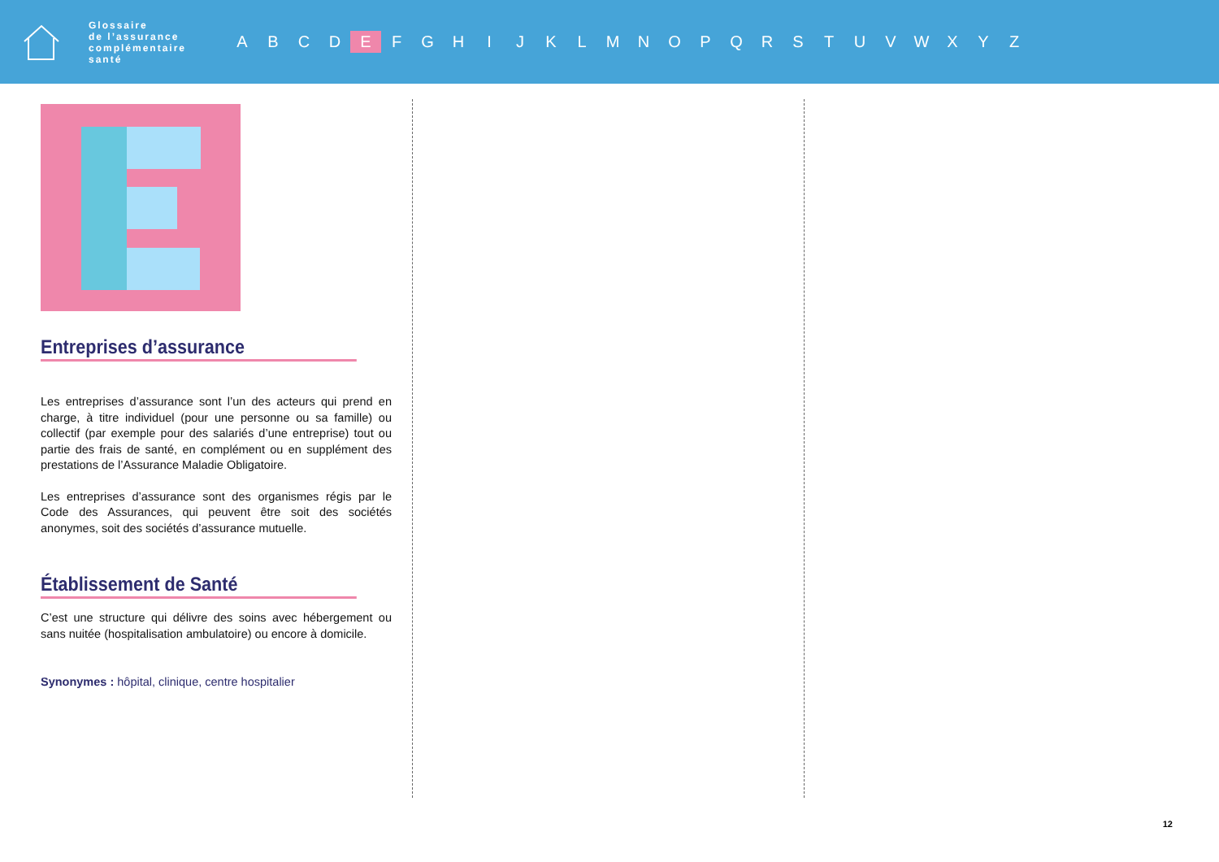Glossaire
de l’assurance
complémentaire
santé
A B C D E F G H I J K L M N O P Q R S T U V W X Y Z
Entreprises d’assurance
Les entreprises d’assurance sont l’un des acteurs qui prend en charge, à titre individuel (pour une personne ou sa famille) ou collectif (par exemple pour des salariés d’une entreprise) tout ou partie des frais de santé, en complément ou en supplément des prestations de l’Assurance Maladie Obligatoire.
Les entreprises d’assurance sont des organismes régis par le Code des Assurances, qui peuvent être soit des sociétés anonymes, soit des sociétés d’assurance mutuelle.
Établissement de Santé
C’est une structure qui délivre des soins avec hébergement ou sans nuitée (hospitalisation ambulatoire) ou encore à domicile.
Synonymes : hôpital, clinique, centre hospitalier
12